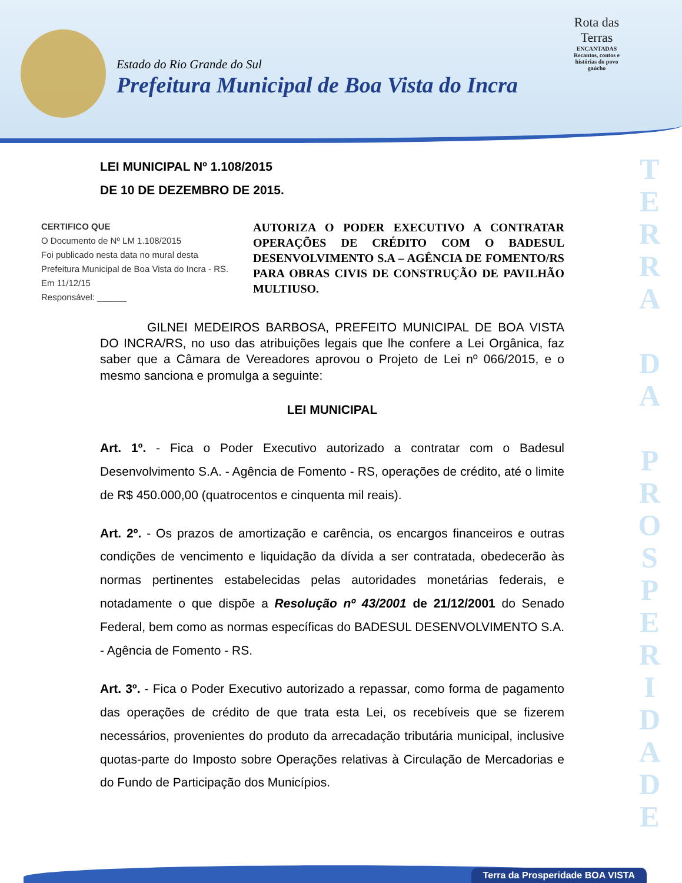Estado do Rio Grande do Sul
Prefeitura Municipal de Boa Vista do Incra
Rota das Terras
ENCANTADAS
Recantos, contos e histórias do povo gaúcho
T E R R A
D A
P R O S P E R I D A D E
LEI MUNICIPAL Nº 1.108/2015
DE 10 DE DEZEMBRO DE 2015.
CERTIFICO QUE
O Documento de Nº LM 1.108/2015
Foi publicado nesta data no mural desta Prefeitura Municipal de Boa Vista do Incra - RS.
Em 11/12/15
Responsável: ______
AUTORIZA O PODER EXECUTIVO A CONTRATAR OPERAÇÕES DE CRÉDITO COM O BADESUL DESENVOLVIMENTO S.A – AGÊNCIA DE FOMENTO/RS PARA OBRAS CIVIS DE CONSTRUÇÃO DE PAVILHÃO MULTIUSO.
GILNEI MEDEIROS BARBOSA, PREFEITO MUNICIPAL DE BOA VISTA DO INCRA/RS, no uso das atribuições legais que lhe confere a Lei Orgânica, faz saber que a Câmara de Vereadores aprovou o Projeto de Lei nº 066/2015, e o mesmo sanciona e promulga a seguinte:
LEI MUNICIPAL
Art. 1º. - Fica o Poder Executivo autorizado a contratar com o Badesul Desenvolvimento S.A. - Agência de Fomento - RS, operações de crédito, até o limite de R$ 450.000,00 (quatrocentos e cinquenta mil reais).
Art. 2º. - Os prazos de amortização e carência, os encargos financeiros e outras condições de vencimento e liquidação da dívida a ser contratada, obedecerão às normas pertinentes estabelecidas pelas autoridades monetárias federais, e notadamente o que dispõe a Resolução nº 43/2001 de 21/12/2001 do Senado Federal, bem como as normas específicas do BADESUL DESENVOLVIMENTO S.A. - Agência de Fomento - RS.
Art. 3º. - Fica o Poder Executivo autorizado a repassar, como forma de pagamento das operações de crédito de que trata esta Lei, os recebíveis que se fizerem necessários, provenientes do produto da arrecadação tributária municipal, inclusive quotas-parte do Imposto sobre Operações relativas à Circulação de Mercadorias e do Fundo de Participação dos Municípios.
Terra da Prosperidade BOA VISTA